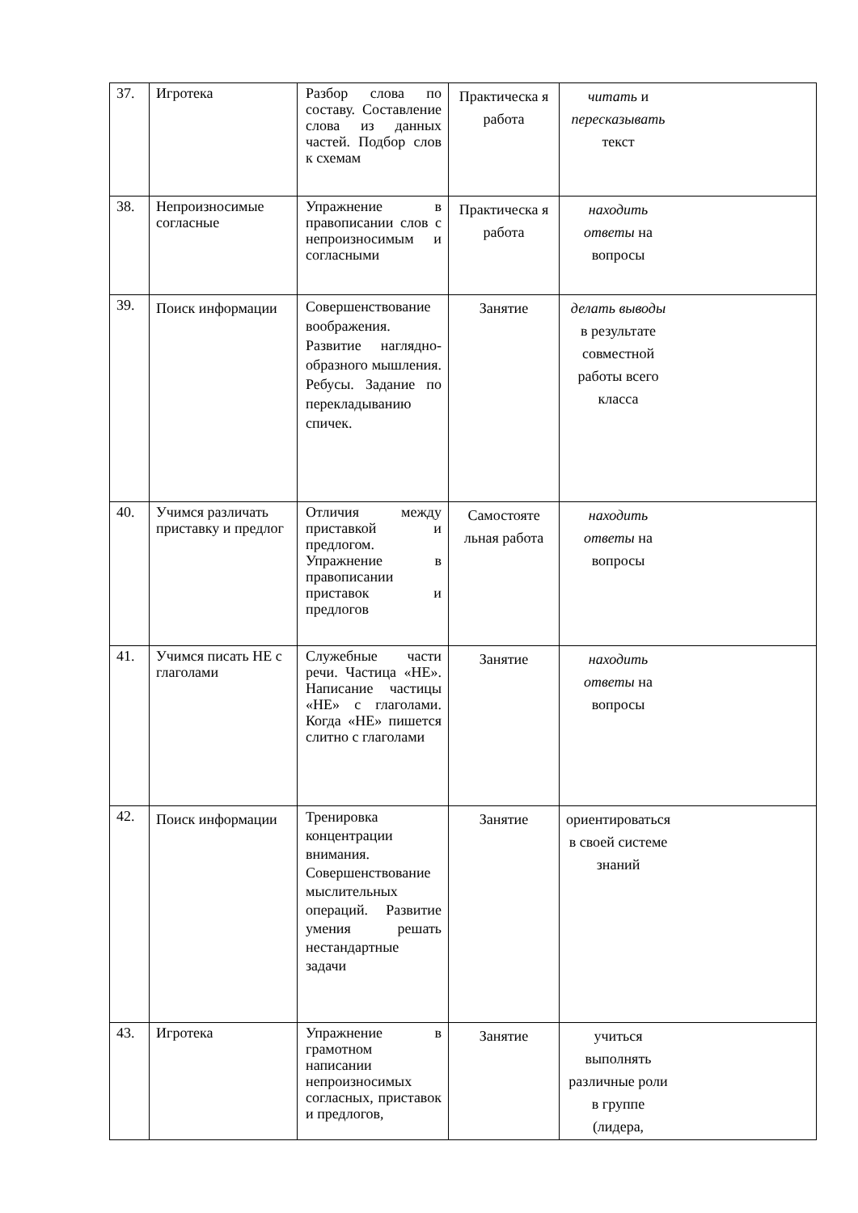| 37. | Игротека | Разбор слова по составу. Составление слова из данных частей. Подбор слов к схемам | Практическа я работа | читать и пересказывать текст |
| 38. | Непроизносимые согласные | Упражнение в правописании слов с непроизносимым и согласными | Практическа я работа | находить ответы на вопросы |
| 39. | Поиск информации | Совершенствование воображения. Развитие наглядно-образного мышления. Ребусы. Задание по перекладыванию спичек. | Занятие | делать выводы в результате совместной работы всего класса |
| 40. | Учимся различать приставку и предлог | Отличия между приставкой и предлогом. Упражнение в правописании приставок и предлогов | Самостояте льная работа | находить ответы на вопросы |
| 41. | Учимся писать НЕ с глаголами | Служебные части речи. Частица «НЕ». Написание частицы «НЕ» с глаголами. Когда «НЕ» пишется слитно с глаголами | Занятие | находить ответы на вопросы |
| 42. | Поиск информации | Тренировка концентрации внимания. Совершенствование мыслительных операций. Развитие умения решать нестандартные задачи | Занятие | ориентироваться в своей системе знаний |
| 43. | Игротека | Упражнение в грамотном написании непроизносимых согласных, приставок и предлогов, | Занятие | учиться выполнять различные роли в группе (лидера, |